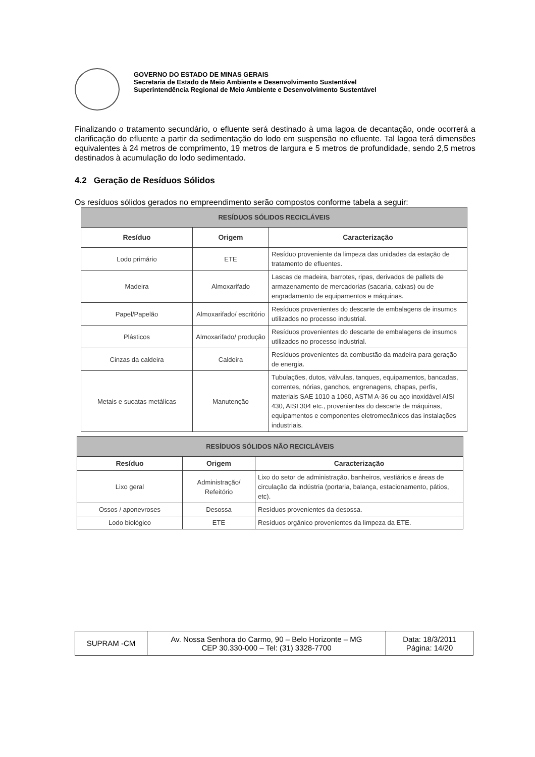GOVERNO DO ESTADO DE MINAS GERAIS
Secretaria de Estado de Meio Ambiente e Desenvolvimento Sustentável
Superintendência Regional de Meio Ambiente e Desenvolvimento Sustentável
Finalizando o tratamento secundário, o efluente será destinado à uma lagoa de decantação, onde ocorrerá a clarificação do efluente a partir da sedimentação do lodo em suspensão no efluente. Tal lagoa terá dimensões equivalentes à 24 metros de comprimento, 19 metros de largura e 5 metros de profundidade, sendo 2,5 metros destinados à acumulação do lodo sedimentado.
4.2 Geração de Resíduos Sólidos
Os resíduos sólidos gerados no empreendimento serão compostos conforme tabela a seguir:
| RESÍDUOS SÓLIDOS RECICLÁVEIS | | |
| --- | --- | --- |
| Resíduo | Origem | Caracterização |
| Lodo primário | ETE | Resíduo proveniente da limpeza das unidades da estação de tratamento de efluentes. |
| Madeira | Almoxarifado | Lascas de madeira, barrotes, ripas, derivados de pallets de armazenamento de mercadorias (sacaria, caixas) ou de engradamento de equipamentos e máquinas. |
| Papel/Papelão | Almoxarifado/ escritório | Resíduos provenientes do descarte de embalagens de insumos utilizados no processo industrial. |
| Plásticos | Almoxarifado/ produção | Resíduos provenientes do descarte de embalagens de insumos utilizados no processo industrial. |
| Cinzas da caldeira | Caldeira | Resíduos provenientes da combustão da madeira para geração de energia. |
| Metais e sucatas metálicas | Manutenção | Tubulações, dutos, válvulas, tanques, equipamentos, bancadas, correntes, nórias, ganchos, engrenagens, chapas, perfis, materiais SAE 1010 a 1060, ASTM A-36 ou aço inoxidável AISI 430, AISI 304 etc., provenientes do descarte de máquinas, equipamentos e componentes eletromecânicos das instalações industriais. |
| RESÍDUOS SÓLIDOS NÃO RECICLÁVEIS | | |
| --- | --- | --- |
| Resíduo | Origem | Caracterização |
| Lixo geral | Administração/ Refeitório | Lixo do setor de administração, banheiros, vestiários e áreas de circulação da indústria (portaria, balança, estacionamento, pátios, etc). |
| Ossos / aponevroses | Desossa | Resíduos provenientes da desossa. |
| Lodo biológico | ETE | Resíduos orgânico provenientes da limpeza da ETE. |
| SUPRAM -CM | Av. Nossa Senhora do Carmo, 90 – Belo Horizonte – MG CEP 30.330-000 – Tel: (31) 3328-7700 | Data: 18/3/2011 Página: 14/20 |